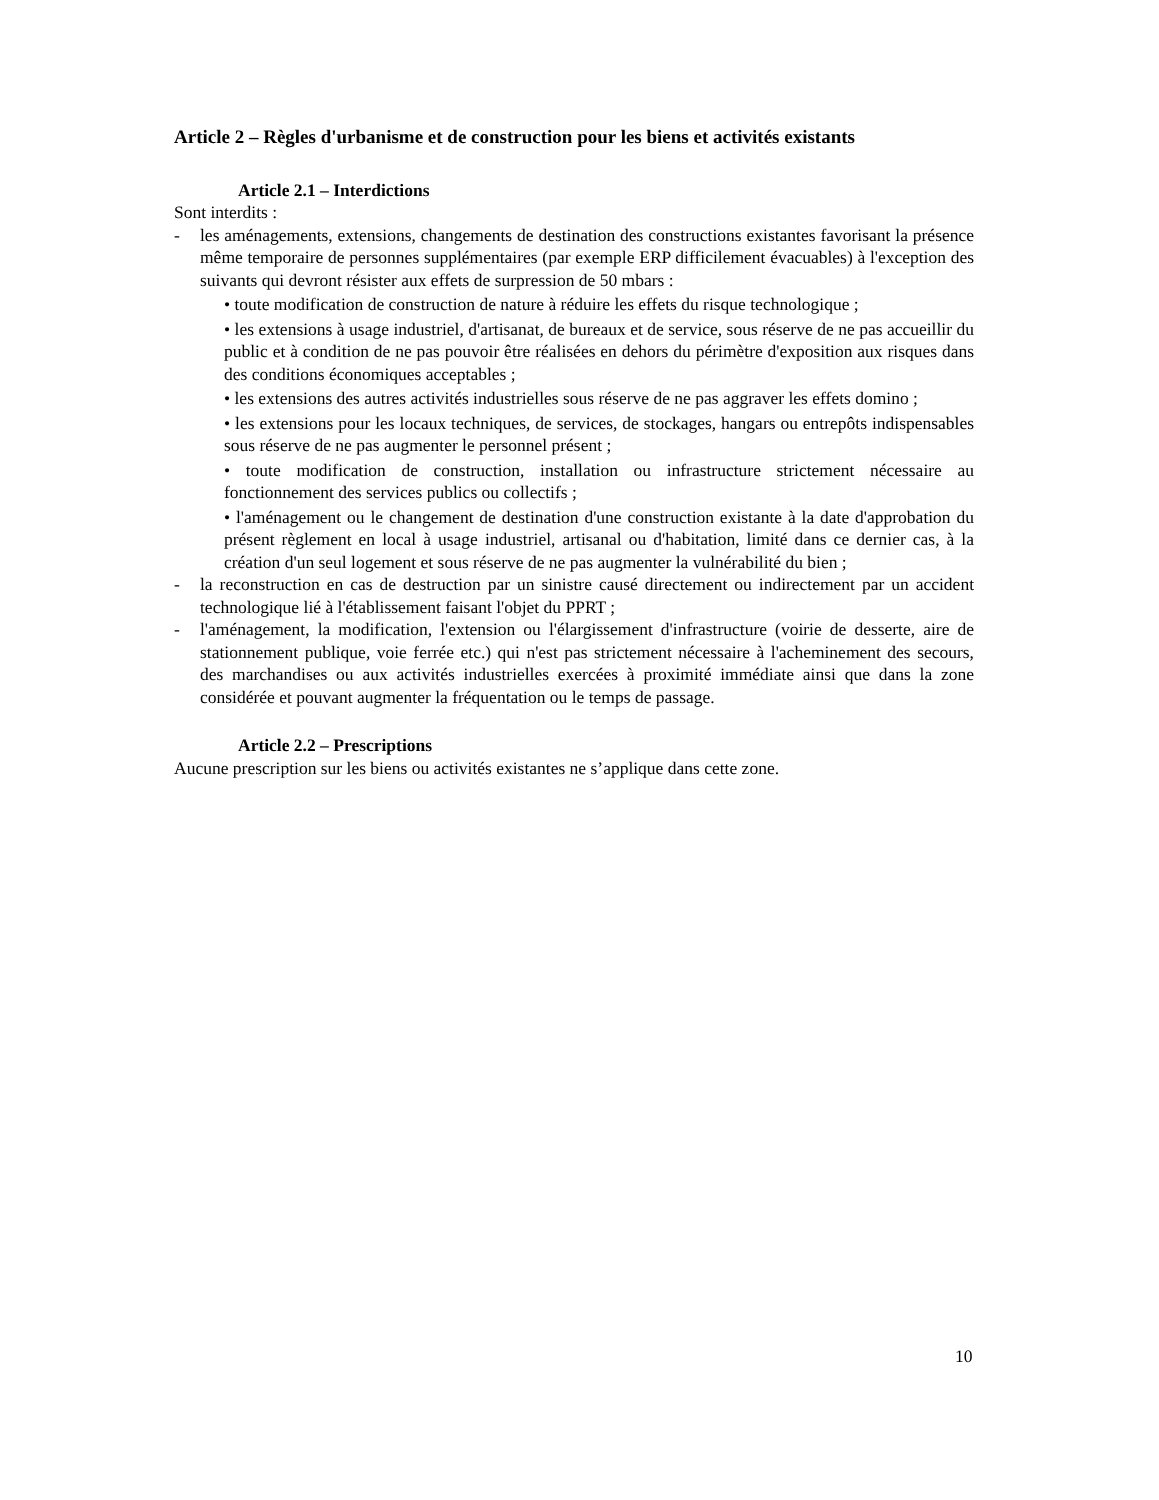Article 2 – Règles d'urbanisme et de construction pour les biens et activités existants
Article 2.1 – Interdictions
Sont interdits :
- les aménagements, extensions, changements de destination des constructions existantes favorisant la présence même temporaire de personnes supplémentaires (par exemple ERP difficilement évacuables) à l'exception des suivants qui devront résister aux effets de surpression de 50 mbars :
• toute modification de construction de nature à réduire les effets du risque technologique ;
• les extensions à usage industriel, d'artisanat, de bureaux et de service, sous réserve de ne pas accueillir du public et à condition de ne pas pouvoir être réalisées en dehors du périmètre d'exposition aux risques dans des conditions économiques acceptables ;
• les extensions des autres activités industrielles sous réserve de ne pas aggraver les effets domino ;
• les extensions pour les locaux techniques, de services, de stockages, hangars ou entrepôts indispensables sous réserve de ne pas augmenter le personnel présent ;
• toute modification de construction, installation ou infrastructure strictement nécessaire au fonctionnement des services publics ou collectifs ;
• l'aménagement ou le changement de destination d'une construction existante à la date d'approbation du présent règlement en local à usage industriel, artisanal ou d'habitation, limité dans ce dernier cas, à la création d'un seul logement et sous réserve de ne pas augmenter la vulnérabilité du bien ;
- la reconstruction en cas de destruction par un sinistre causé directement ou indirectement par un accident technologique lié à l'établissement faisant l'objet du PPRT ;
- l'aménagement, la modification, l'extension ou l'élargissement d'infrastructure (voirie de desserte, aire de stationnement publique, voie ferrée etc.) qui n'est pas strictement nécessaire à l'acheminement des secours, des marchandises ou aux activités industrielles exercées à proximité immédiate ainsi que dans la zone considérée et pouvant augmenter la fréquentation ou le temps de passage.
Article 2.2 – Prescriptions
Aucune prescription sur les biens ou activités existantes ne s’applique dans cette zone.
10